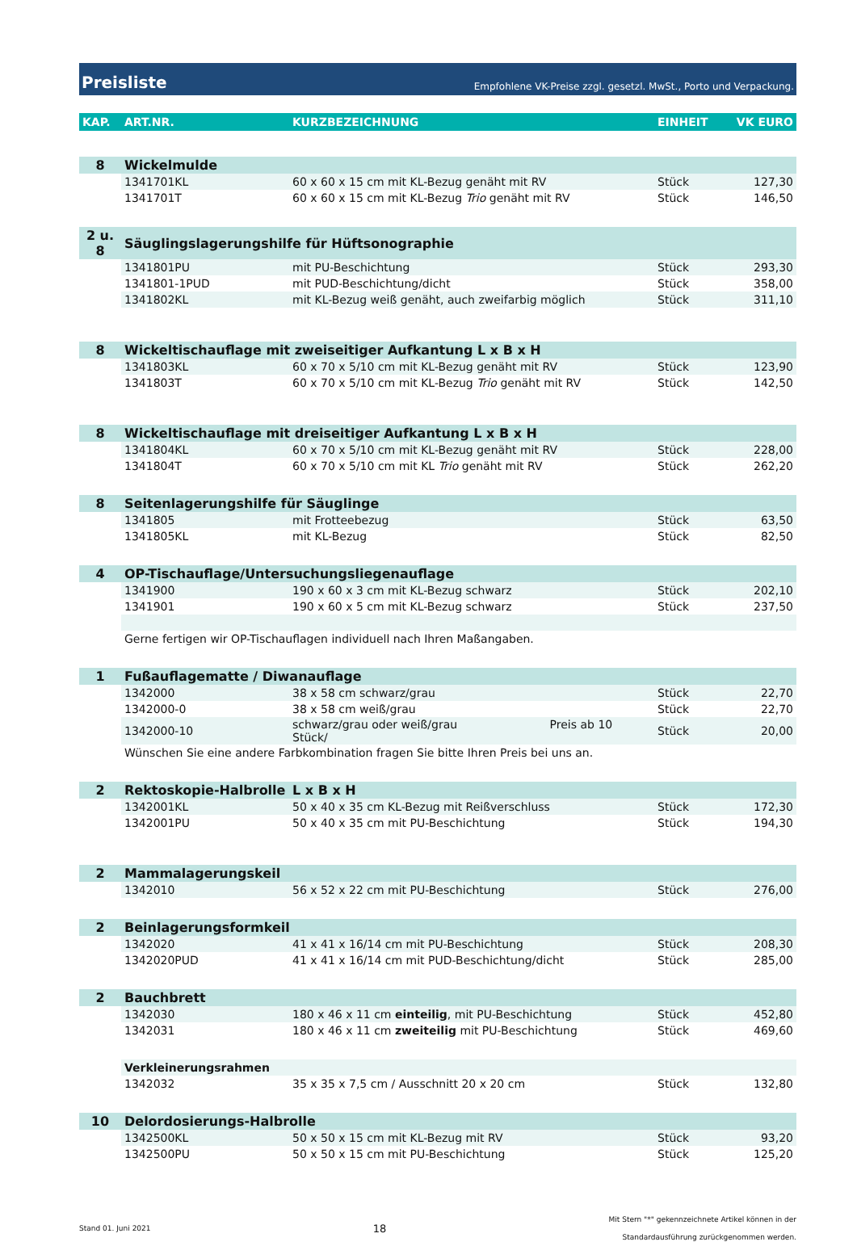Preisliste Empfohlene VK-Preise zzgl. gesetzl. MwSt., Porto und Verpackung.
| KAP. | ART.NR. | KURZBEZEICHNUNG | EINHEIT | VK EURO |
| --- | --- | --- | --- | --- |
| 8 | Wickelmulde | | | |
| | 1341701KL | 60 x 60 x 15 cm mit KL-Bezug genäht mit RV | Stück | 127,30 |
| | 1341701T | 60 x 60 x 15 cm mit KL-Bezug Trio genäht mit RV | Stück | 146,50 |
| 2 u. 8 | Säuglingslagerungshilfe für Hüftsonographie | | | |
| | 1341801PU | mit PU-Beschichtung | Stück | 293,30 |
| | 1341801-1PUD | mit PUD-Beschichtung/dicht | Stück | 358,00 |
| | 1341802KL | mit KL-Bezug weiß genäht, auch zweifarbig möglich | Stück | 311,10 |
| 8 | Wickeltischauflage mit zweiseitiger Aufkantung L x B x H | | | |
| | 1341803KL | 60 x 70 x 5/10 cm mit KL-Bezug genäht mit RV | Stück | 123,90 |
| | 1341803T | 60 x 70 x 5/10 cm mit KL-Bezug Trio genäht mit RV | Stück | 142,50 |
| 8 | Wickeltischauflage mit dreiseitiger Aufkantung L x B x H | | | |
| | 1341804KL | 60 x 70 x 5/10 cm mit KL-Bezug genäht mit RV | Stück | 228,00 |
| | 1341804T | 60 x 70 x 5/10 cm mit KL Trio genäht mit RV | Stück | 262,20 |
| 8 | Seitenlagerungshilfe für Säuglinge | | | |
| | 1341805 | mit Frotteebezug | Stück | 63,50 |
| | 1341805KL | mit KL-Bezug | Stück | 82,50 |
| 4 | OP-Tischauflage/Untersuchungsliegenauflage | | | |
| | 1341900 | 190 x 60 x 3 cm mit KL-Bezug schwarz | Stück | 202,10 |
| | 1341901 | 190 x 60 x 5 cm mit KL-Bezug schwarz | Stück | 237,50 |
| | Gerne fertigen wir OP-Tischauflagen individuell nach Ihren Maßangaben. | | | |
| 1 | Fußauflagematte / Diwanauflage | | | |
| | 1342000 | 38 x 58 cm schwarz/grau | Stück | 22,70 |
| | 1342000-0 | 38 x 58 cm weiß/grau | Stück | 22,70 |
| | 1342000-10 | schwarz/grau oder weiß/grau Preis ab 10 Stück/ | Stück | 20,00 |
| | Wünschen Sie eine andere Farbkombination fragen Sie bitte Ihren Preis bei uns an. | | | |
| 2 | Rektoskopie-Halbrolle | L x B x H | | |
| | 1342001KL | 50 x 40 x 35 cm KL-Bezug mit Reißverschluss | Stück | 172,30 |
| | 1342001PU | 50 x 40 x 35 cm mit PU-Beschichtung | Stück | 194,30 |
| 2 | Mammalagerungskeil | | | |
| | 1342010 | 56 x 52 x 22 cm mit PU-Beschichtung | Stück | 276,00 |
| 2 | Beinlagerungsformkeil | | | |
| | 1342020 | 41 x 41 x 16/14 cm mit PU-Beschichtung | Stück | 208,30 |
| | 1342020PUD | 41 x 41 x 16/14 cm mit PUD-Beschichtung/dicht | Stück | 285,00 |
| 2 | Bauchbrett | | | |
| | 1342030 | 180 x 46 x 11 cm einteilig , mit PU-Beschichtung | Stück | 452,80 |
| | 1342031 | 180 x 46 x 11 cm zweiteilig mit PU-Beschichtung | Stück | 469,60 |
| | Verkleinerungsrahmen | | | |
| | 1342032 | 35 x 35 x 7,5 cm / Ausschnitt 20 x 20 cm | Stück | 132,80 |
| 10 | Delordosierungs-Halbrolle | | | |
| | 1342500KL | 50 x 50 x 15 cm mit KL-Bezug mit RV | Stück | 93,20 |
| | 1342500PU | 50 x 50 x 15 cm mit PU-Beschichtung | Stück | 125,20 |
Stand 01. Juni 2021 18 Mit Stern "*" gekennzeichnete Artikel können in der
Standardausführung zurückgenommen werden.